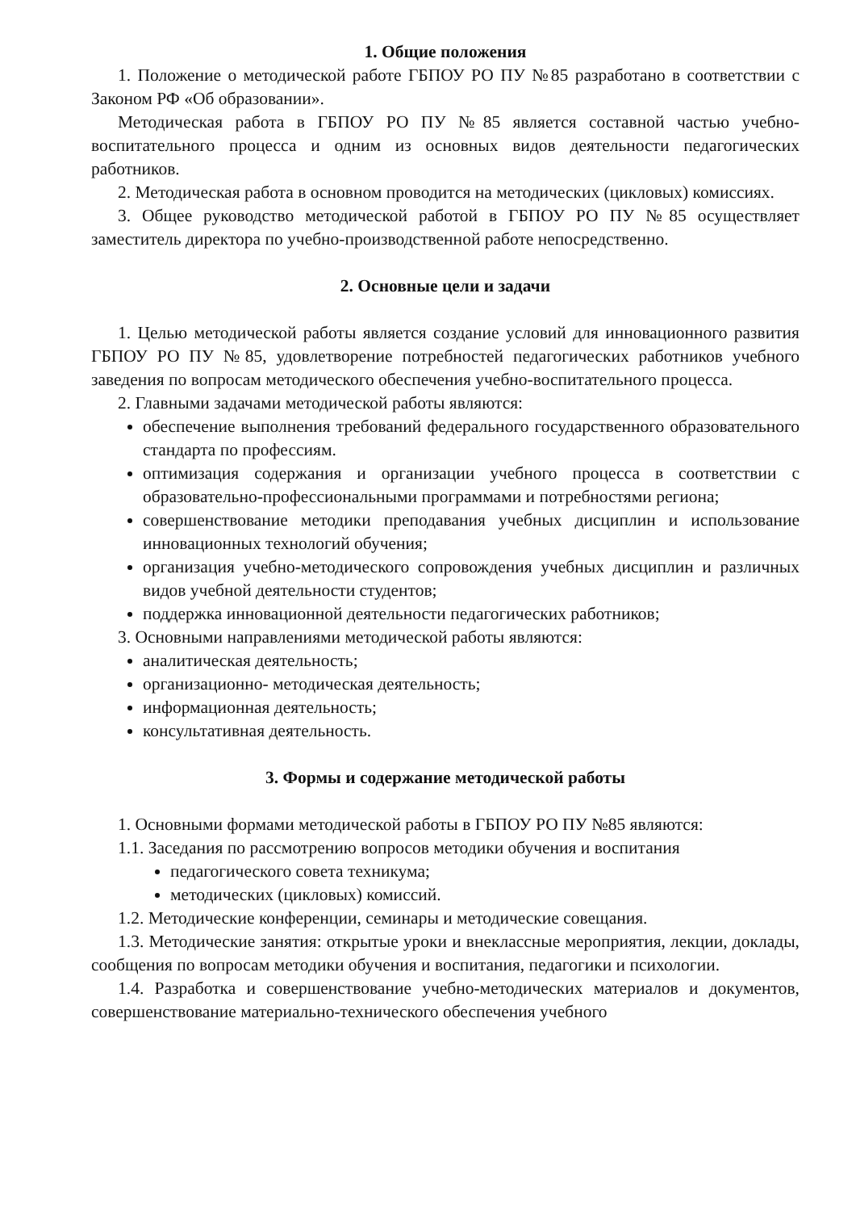1. Общие положения
1. Положение о методической работе ГБПОУ РО ПУ №85 разработано в соответствии с Законом РФ «Об образовании».
Методическая работа в ГБПОУ РО ПУ №85 является составной частью учебно-воспитательного процесса и одним из основных видов деятельности педагогических работников.
2. Методическая работа в основном проводится на методических (цикловых) комиссиях.
3. Общее руководство методической работой в ГБПОУ РО ПУ №85 осуществляет заместитель директора по учебно-производственной работе непосредственно.
2. Основные цели и задачи
1. Целью методической работы является создание условий для инновационного развития ГБПОУ РО ПУ №85, удовлетворение потребностей педагогических работников учебного заведения по вопросам методического обеспечения учебно-воспитательного процесса.
2. Главными задачами методической работы являются:
обеспечение выполнения требований федерального государственного образовательного стандарта по профессиям.
оптимизация содержания и организации учебного процесса в соответствии с образовательно-профессиональными программами и потребностями региона;
совершенствование методики преподавания учебных дисциплин и использование инновационных технологий обучения;
организация учебно-методического сопровождения учебных дисциплин и различных видов учебной деятельности студентов;
поддержка инновационной деятельности педагогических работников;
3. Основными направлениями методической работы являются:
аналитическая деятельность;
организационно- методическая деятельность;
информационная деятельность;
консультативная деятельность.
3. Формы и содержание методической работы
1. Основными формами методической работы в ГБПОУ РО ПУ №85 являются:
1.1. Заседания по рассмотрению вопросов методики обучения и воспитания
педагогического совета техникума;
методических (цикловых) комиссий.
1.2. Методические конференции, семинары и методические совещания.
1.3. Методические занятия: открытые уроки и внеклассные мероприятия, лекции, доклады, сообщения по вопросам методики обучения и воспитания, педагогики и психологии.
1.4. Разработка и совершенствование учебно-методических материалов и документов, совершенствование материально-технического обеспечения учебного